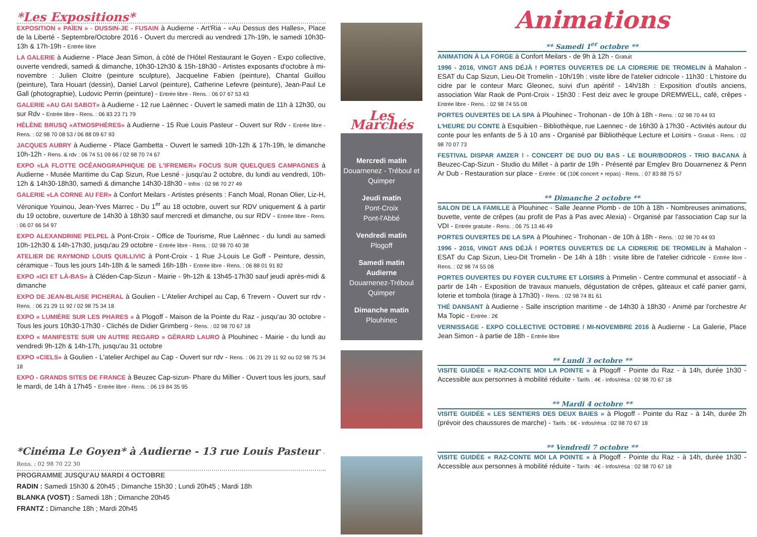*Les Expositions*
EXPOSITION « PAÏEN » - DUSSIN-JE - FUSAIN à Audierne - Art'Ria - «Au Dessus des Halles», Place de la Liberté - Septembre/Octobre 2016 - Ouvert du mercredi au vendredi 17h-19h, le samedi 10h30-13h & 17h-19h - Entrée libre
LA GALERIE à Audierne - Place Jean Simon, à côté de l'Hôtel Restaurant le Goyen - Expo collective, ouverte vendredi, samedi & dimanche, 10h30-12h30 & 15h-18h30 - Artistes exposants d'octobre à mi-novembre : Julien Cloitre (peinture sculpture), Jacqueline Fabien (peinture), Chantal Guillou (peinture), Tara Houart (dessin), Daniel Larvol (peinture), Catherine Lefevre (peinture), Jean-Paul Le Gall (photographie), Ludovic Perrin (peinture) - Entrée libre - Rens. : 06 07 67 53 43
GALERIE «AU GAI SABOT» à Audierne - 12 rue Laënnec - Ouvert le samedi matin de 11h à 12h30, ou sur Rdv - Entrée libre - Rens. : 06 83 23 71 79
HÉLÈNE BRUSQ «ATMOSPHÈRES» à Audierne - 15 Rue Louis Pasteur - Ouvert sur Rdv - Entrée libre - Rens. : 02 98 70 08 53 / 06 88 09 67 93
JACQUES AUBRY à Audierne - Place Gambetta - Ouvert le samedi 10h-12h & 17h-19h, le dimanche 10h-12h - Rens. & rdv : 06 74 51 09 66 / 02 98 70 74 67
EXPO «LA FLOTTE OCÉANOGRAPHIQUE DE L'IFREMER» FOCUS SUR QUELQUES CAMPAGNES à Audierne - Musée Maritime du Cap Sizun, Rue Lesné - jusqu'au 2 octobre, du lundi au vendredi, 10h-12h & 14h30-18h30, samedi & dimanche 14h30-18h30 - Infos : 02 98 70 27 49
GALERIE «LA CORNE AU FER» à Confort Meilars - Artistes présents : Fanch Moal, Ronan Olier, Liz-H, Véronique Youinou, Jean-Yves Marrec - Du 1<sup>er</sup> au 18 octobre, ouvert sur RDV uniquement & à partir du 19 octobre, ouverture de 14h30 à 18h30 sauf mercredi et dimanche, ou sur RDV - Entrée libre - Rens. : 06 07 66 54 97
EXPO ALEXANDRINE PELPEL à Pont-Croix - Office de Tourisme, Rue Laënnec - du lundi au samedi 10h-12h30 & 14h-17h30, jusqu'au 29 octobre - Entrée libre - Rens. : 02 98 70 40 38
ATELIER DE RAYMOND LOUIS QUILLIVIC à Pont-Croix - 1 Rue J-Louis Le Goff - Peinture, dessin, céramique - Tous les jours 14h-18h & le samedi 16h-18h - Entrée libre - Rens. : 06 88 01 91 82
EXPO «ICI ET LÀ-BAS» à Cléden-Cap-Sizun - Mairie - 9h-12h & 13h45-17h30 sauf jeudi après-midi & dimanche
EXPO DE JEAN-BLAISE PICHERAL à Goulien - L'Atelier Archipel au Cap, 6 Trevern - Ouvert sur rdv - Rens. : 06 21 29 11 92 / 02 98 75 34 18
EXPO « LUMIÈRE SUR LES PHARES » à Plogoff - Maison de la Pointe du Raz - jusqu'au 30 octobre - Tous les jours 10h30-17h30 - Clichés de Didier Grimberg - Rens. : 02 98 70 67 18
EXPO « MANIFESTE SUR UN AUTRE REGARD » GÉRARD LAURO à Plouhinec - Mairie - du lundi au vendredi 9h-12h & 14h-17h, jusqu'au 31 octobre
EXPO «CIELS» à Goulien - L'atelier Archipel au Cap - Ouvert sur rdv - Rens. : 06 21 29 11 92 ou 02 98 75 34 18
EXPO - GRANDS SITES DE FRANCE à Beuzec Cap-sizun- Phare du Millier - Ouvert tous les jours, sauf le mardi, de 14h à 17h45 - Entrée libre - Rens. : 06 19 84 35 95
*Cinéma Le Goyen* à Audierne - 13 rue Louis Pasteur - Rens. : 02 98 70 22 30
PROGRAMME JUSQU'AU MARDI 4 OCTOBRE
RADIN : Samedi 15h30 & 20h45 ; Dimanche 15h30 ; Lundi 20h45 ; Mardi 18h
BLANKA (VOST) : Samedi 18h ; Dimanche 20h45
FRANTZ : Dimanche 18h ; Mardi 20h45
Les Marchés
Mercredi matin
Douarnenez - Tréboul et Quimper
Jeudi matin
Pont-Croix
Pont-l'Abbé
Vendredi matin
Plogoff
Samedi matin Audierne
Douarnenez-Tréboul
Quimper
Dimanche matin
Plouhinec
Animations
** Samedi 1<sup>er</sup> octobre **
ANIMATION À LA FORGE à Confort Meilars - de 9h à 12h - Gratuit
1996 - 2016, VINGT ANS DÉJÀ ! PORTES OUVERTES DE LA CIDRERIE DE TROMELIN à Mahalon - ESAT du Cap Sizun, Lieu-Dit Tromelin - 10h/19h : visite libre de l'atelier cidricole - 11h30 : L'histoire du cidre par le conteur Marc Gleonec, suivi d'un apéritif - 14h/18h : Exposition d'outils anciens, association War Raok de Pont-Croix - 15h30 : Fest deiz avec le groupe DREMWELL, café, crêpes - Entrée libre - Rens. : 02 98 74 55 08
PORTES OUVERTES DE LA SPA à Plouhinec - Trohonan - de 10h à 18h - Rens. : 02 98 70 44 93
L'HEURE DU CONTE à Esquibien - Bibliothèque, rue Laennec - de 16h30 à 17h30 - Activités autour du conte pour les enfants de 5 à 10 ans - Organisé par Bibliothèque Lecture et Loisirs - Gratuit - Rens. : 02 98 70 07 73
FESTIVAL DISPAR AMZER ! - CONCERT DE DUO DU BAS - LE BOUR/BODROS - TRIO BACANA à Beuzec-Cap-Sizun - Studio du Millet - à partir de 19h - Présenté par Emglev Bro Douarnenez & Penn Ar Dub - Restauration sur place - Entrée : 6€ (10€ concert + repas) - Rens. : 07 83 88 75 57
** Dimanche 2 octobre **
SALON DE LA FAMILLE à Plouhinec - Salle Jeanne Plomb - de 10h à 18h - Nombreuses animations, buvette, vente de crêpes (au profit de Pas à Pas avec Alexia) - Organisé par l'association Cap sur la VDI - Entrée gratuite - Rens. : 06 75 13 46 49
PORTES OUVERTES DE LA SPA à Plouhinec - Trohonan - de 10h à 18h - Rens. : 02 98 70 44 93
1996 - 2016, VINGT ANS DÉJÀ ! PORTES OUVERTES DE LA CIDRERIE DE TROMELIN à Mahalon - ESAT du Cap Sizun, Lieu-Dit Tromelin - De 14h à 18h : visite libre de l'atelier cidricole - Entrée libre - Rens. : 02 98 74 55 08
PORTES OUVERTES DU FOYER CULTURE ET LOISIRS à Primelin - Centre communal et associatif - à partir de 14h - Exposition de travaux manuels, dégustation de crêpes, gâteaux et café panier garni, loterie et tombola (tirage à 17h30) - Rens. : 02 98 74 81 61
THÉ DANSANT à Audierne - Salle inscription maritime - de 14h30 à 18h30 - Animé par l'orchestre Ar Ma Topic - Entrée : 2€
VERNISSAGE - EXPO COLLECTIVE OCTOBRE / MI-NOVEMBRE 2016 à Audierne - La Galerie, Place Jean Simon - à partie de 18h - Entrée libre
** Lundi 3 octobre **
VISITE GUIDÉE « RAZ-CONTE MOI LA POINTE » à Plogoff - Pointe du Raz - à 14h, durée 1h30 - Accessible aux personnes à mobilité réduite - Tarifs : 4€ - Infos/résa : 02 98 70 67 18
** Mardi 4 octobre **
VISITE GUIDÉE « LES SENTIERS DES DEUX BAIES » à Plogoff - Pointe du Raz - à 14h, durée 2h (prévoir des chaussures de marche) - Tarifs : 6€ - Infos/résa : 02 98 70 67 18
** Vendredi 7 octobre **
VISITE GUIDÉE « RAZ-CONTE MOI LA POINTE » à Plogoff - Pointe du Raz - à 14h, durée 1h30 - Accessible aux personnes à mobilité réduite - Tarifs : 4€ - Infos/résa : 02 98 70 67 18